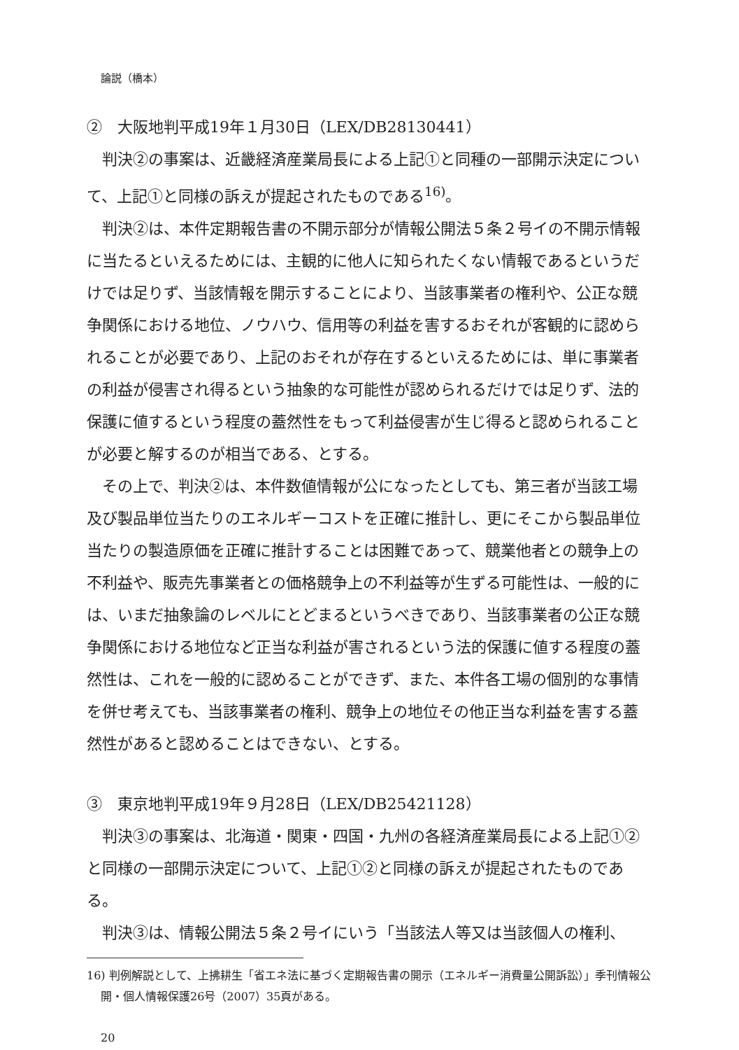論説（橋本）
②　大阪地判平成19年１月30日（LEX/DB28130441）
判決②の事案は、近畿経済産業局長による上記①と同種の一部開示決定について、上記①と同様の訴えが提起されたものである<sup>16)</sup>。
判決②は、本件定期報告書の不開示部分が情報公開法５条２号イの不開示情報に当たるといえるためには、主観的に他人に知られたくない情報であるというだけでは足りず、当該情報を開示することにより、当該事業者の権利や、公正な競争関係における地位、ノウハウ、信用等の利益を害するおそれが客観的に認められることが必要であり、上記のおそれが存在するといえるためには、単に事業者の利益が侵害され得るという抽象的な可能性が認められるだけでは足りず、法的保護に値するという程度の蓋然性をもって利益侵害が生じ得ると認められることが必要と解するのが相当である、とする。
その上で、判決②は、本件数値情報が公になったとしても、第三者が当該工場及び製品単位当たりのエネルギーコストを正確に推計し、更にそこから製品単位当たりの製造原価を正確に推計することは困難であって、競業他者との競争上の不利益や、販売先事業者との価格競争上の不利益等が生ずる可能性は、一般的には、いまだ抽象論のレベルにとどまるというべきであり、当該事業者の公正な競争関係における地位など正当な利益が害されるという法的保護に値する程度の蓋然性は、これを一般的に認めることができず、また、本件各工場の個別的な事情を併せ考えても、当該事業者の権利、競争上の地位その他正当な利益を害する蓋然性があると認めることはできない、とする。
③　東京地判平成19年９月28日（LEX/DB25421128）
判決③の事案は、北海道・関東・四国・九州の各経済産業局長による上記①②と同様の一部開示決定について、上記①②と同様の訴えが提起されたものである。
判決③は、情報公開法５条２号イにいう「当該法人等又は当該個人の権利、
16) 判例解説として、上拂耕生「省エネ法に基づく定期報告書の開示（エネルギー消費量公開訴訟）」季刊情報公開・個人情報保護26号（2007）35頁がある。
20